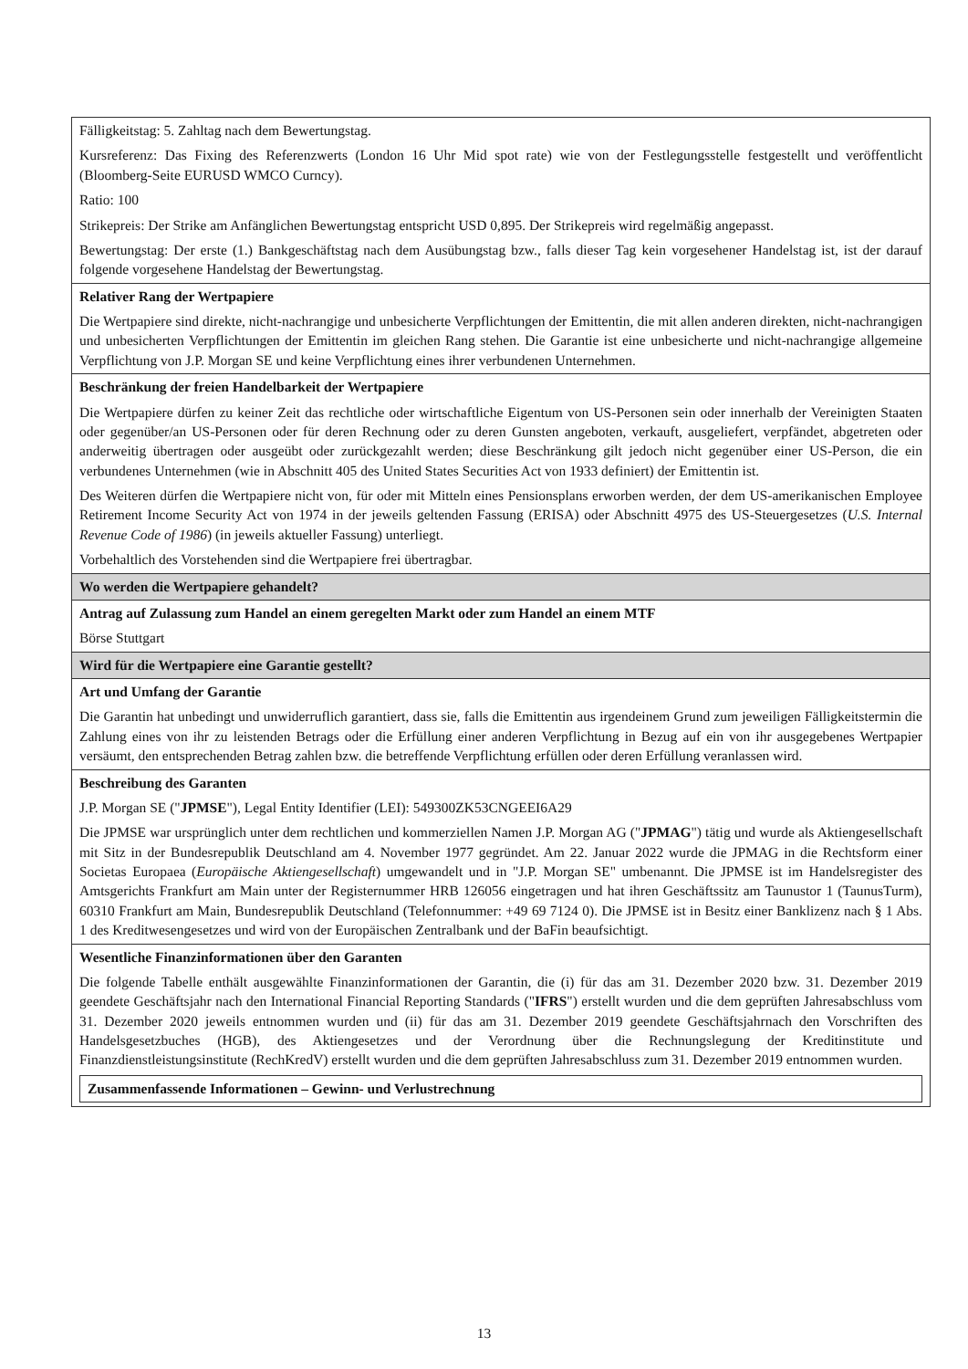| Fälligkeitstag: 5. Zahltag nach dem Bewertungstag. Kursreferenz: Das Fixing des Referenzwerts (London 16 Uhr Mid spot rate) wie von der Festlegungsstelle festgestellt und veröffentlicht (Bloomberg-Seite EURUSD WMCO Curncy). Ratio: 100 Strikepreis: Der Strike am Anfänglichen Bewertungstag entspricht USD 0,895. Der Strikepreis wird regelmäßig angepasst. Bewertungstag: Der erste (1.) Bankgeschäftstag nach dem Ausübungstag bzw., falls dieser Tag kein vorgesehener Handelstag ist, ist der darauf folgende vorgesehene Handelstag der Bewertungstag. |
| Relativer Rang der Wertpapiere Die Wertpapiere sind direkte, nicht-nachrangige und unbesicherte Verpflichtungen der Emittentin, die mit allen anderen direkten, nicht-nachrangigen und unbesicherten Verpflichtungen der Emittentin im gleichen Rang stehen. Die Garantie ist eine unbesicherte und nicht-nachrangige allgemeine Verpflichtung von J.P. Morgan SE und keine Verpflichtung eines ihrer verbundenen Unternehmen. |
| Beschränkung der freien Handelbarkeit der Wertpapiere Die Wertpapiere dürfen zu keiner Zeit das rechtliche oder wirtschaftliche Eigentum von US-Personen sein oder innerhalb der Vereinigten Staaten oder gegenüber/an US-Personen oder für deren Rechnung oder zu deren Gunsten angeboten, verkauft, ausgeliefert, verpfändet, abgetreten oder anderweitig übertragen oder ausgeübt oder zurückgezahlt werden; diese Beschränkung gilt jedoch nicht gegenüber einer US-Person, die ein verbundenes Unternehmen (wie in Abschnitt 405 des United States Securities Act von 1933 definiert) der Emittentin ist. Des Weiteren dürfen die Wertpapiere nicht von, für oder mit Mitteln eines Pensionsplans erworben werden, der dem US-amerikanischen Employee Retirement Income Security Act von 1974 in der jeweils geltenden Fassung (ERISA) oder Abschnitt 4975 des US-Steuergesetzes ( U.S. Internal Revenue Code of 1986 ) (in jeweils aktueller Fassung) unterliegt. Vorbehaltlich des Vorstehenden sind die Wertpapiere frei übertragbar. |
| Wo werden die Wertpapiere gehandelt? |
| Antrag auf Zulassung zum Handel an einem geregelten Markt oder zum Handel an einem MTF Börse Stuttgart |
| Wird für die Wertpapiere eine Garantie gestellt? |
| Art und Umfang der Garantie Die Garantin hat unbedingt und unwiderruflich garantiert, dass sie, falls die Emittentin aus irgendeinem Grund zum jeweiligen Fälligkeitstermin die Zahlung eines von ihr zu leistenden Betrags oder die Erfüllung einer anderen Verpflichtung in Bezug auf ein von ihr ausgegebenes Wertpapier versäumt, den entsprechenden Betrag zahlen bzw. die betreffende Verpflichtung erfüllen oder deren Erfüllung veranlassen wird. |
| Beschreibung des Garanten J.P. Morgan SE (" JPMSE "), Legal Entity Identifier (LEI): 549300ZK53CNGEEI6A29 Die JPMSE war ursprünglich unter dem rechtlichen und kommerziellen Namen J.P. Morgan AG (" JPMAG ") tätig und wurde als Aktiengesellschaft mit Sitz in der Bundesrepublik Deutschland am 4. November 1977 gegründet. Am 22. Januar 2022 wurde die JPMAG in die Rechtsform einer Societas Europaea ( Europäische Aktiengesellschaft ) umgewandelt und in "J.P. Morgan SE" umbenannt. Die JPMSE ist im Handelsregister des Amtsgerichts Frankfurt am Main unter der Registernummer HRB 126056 eingetragen und hat ihren Geschäftssitz am Taunustor 1 (TaunusTurm), 60310 Frankfurt am Main, Bundesrepublik Deutschland (Telefonnummer: +49 69 7124 0). Die JPMSE ist in Besitz einer Banklizenz nach § 1 Abs. 1 des Kreditwesengesetzes und wird von der Europäischen Zentralbank und der BaFin beaufsichtigt. |
| Wesentliche Finanzinformationen über den Garanten Die folgende Tabelle enthält ausgewählte Finanzinformationen der Garantin, die (i) für das am 31. Dezember 2020 bzw. 31. Dezember 2019 geendete Geschäftsjahr nach den International Financial Reporting Standards (" IFRS ") erstellt wurden und die dem geprüften Jahresabschluss vom 31. Dezember 2020 jeweils entnommen wurden und (ii) für das am 31. Dezember 2019 geendete Geschäftsjahrnach den Vorschriften des Handelsgesetzbuches (HGB), des Aktiengesetzes und der Verordnung über die Rechnungslegung der Kreditinstitute und Finanzdienstleistungsinstitute (RechKredV) erstellt wurden und die dem geprüften Jahresabschluss zum 31. Dezember 2019 entnommen wurden. / Zusammenfassende Informationen – Gewinn- und Verlustrechnung / |
13